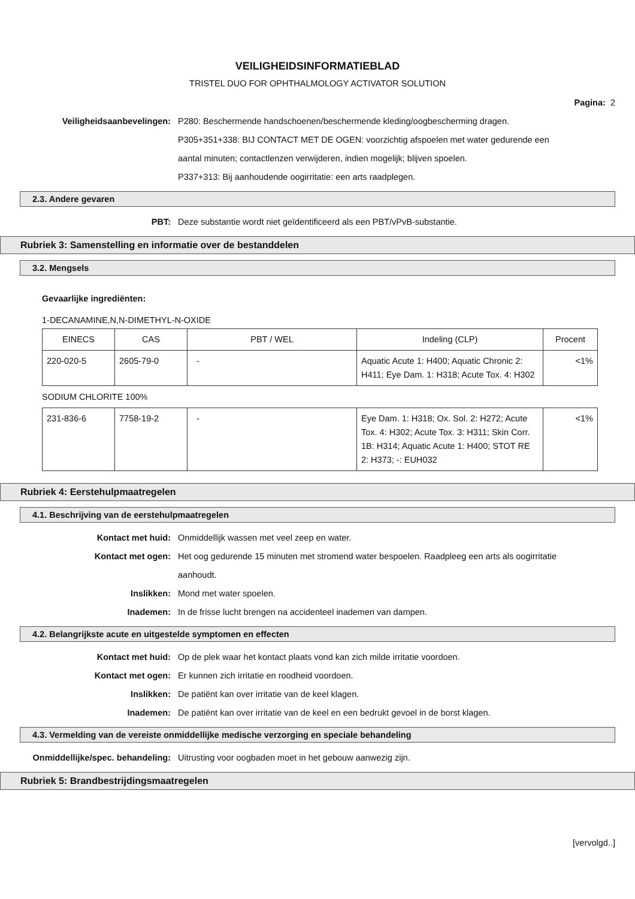VEILIGHEIDSINFORMATIEBLAD
TRISTEL DUO FOR OPHTHALMOLOGY ACTIVATOR SOLUTION
Pagina: 2
Veiligheidsaanbevelingen: P280: Beschermende handschoenen/beschermende kleding/oogbescherming dragen.
P305+351+338: BIJ CONTACT MET DE OGEN: voorzichtig afspoelen met water gedurende een aantal minuten; contactlenzen verwijderen, indien mogelijk; blijven spoelen.
P337+313: Bij aanhoudende oogirritatie: een arts raadplegen.
2.3. Andere gevaren
PBT: Deze substantie wordt niet geïdentificeerd als een PBT/vPvB-substantie.
Rubriek 3: Samenstelling en informatie over de bestanddelen
3.2. Mengsels
Gevaarlijke ingrediënten:
1-DECANAMINE,N,N-DIMETHYL-N-OXIDE
| EINECS | CAS | PBT / WEL | Indeling (CLP) | Procent |
| --- | --- | --- | --- | --- |
| 220-020-5 | 2605-79-0 | - | Aquatic Acute 1: H400; Aquatic Chronic 2: H411; Eye Dam. 1: H318; Acute Tox. 4: H302 | <1% |
SODIUM CHLORITE 100%
| 231-836-6 | 7758-19-2 | - | Eye Dam. 1: H318; Ox. Sol. 2: H272; Acute Tox. 4: H302; Acute Tox. 3: H311; Skin Corr. 1B: H314; Aquatic Acute 1: H400; STOT RE 2: H373; -: EUH032 | <1% |
Rubriek 4: Eerstehulpmaatregelen
4.1. Beschrijving van de eerstehulpmaatregelen
Kontact met huid: Onmiddellijk wassen met veel zeep en water.
Kontact met ogen: Het oog gedurende 15 minuten met stromend water bespoelen. Raadpleeg een arts als oogirritatie aanhoudt.
Inslikken: Mond met water spoelen.
Inademen: In de frisse lucht brengen na accidenteel inademen van dampen.
4.2. Belangrijkste acute en uitgestelde symptomen en effecten
Kontact met huid: Op de plek waar het kontact plaats vond kan zich milde irritatie voordoen.
Kontact met ogen: Er kunnen zich irritatie en roodheid voordoen.
Inslikken: De patiënt kan over irritatie van de keel klagen.
Inademen: De patiënt kan over irritatie van de keel en een bedrukt gevoel in de borst klagen.
4.3. Vermelding van de vereiste onmiddellijke medische verzorging en speciale behandeling
Onmiddellijke/spec. behandeling: Uitrusting voor oogbaden moet in het gebouw aanwezig zijn.
Rubriek 5: Brandbestrijdingsmaatregelen
[vervolgd..]